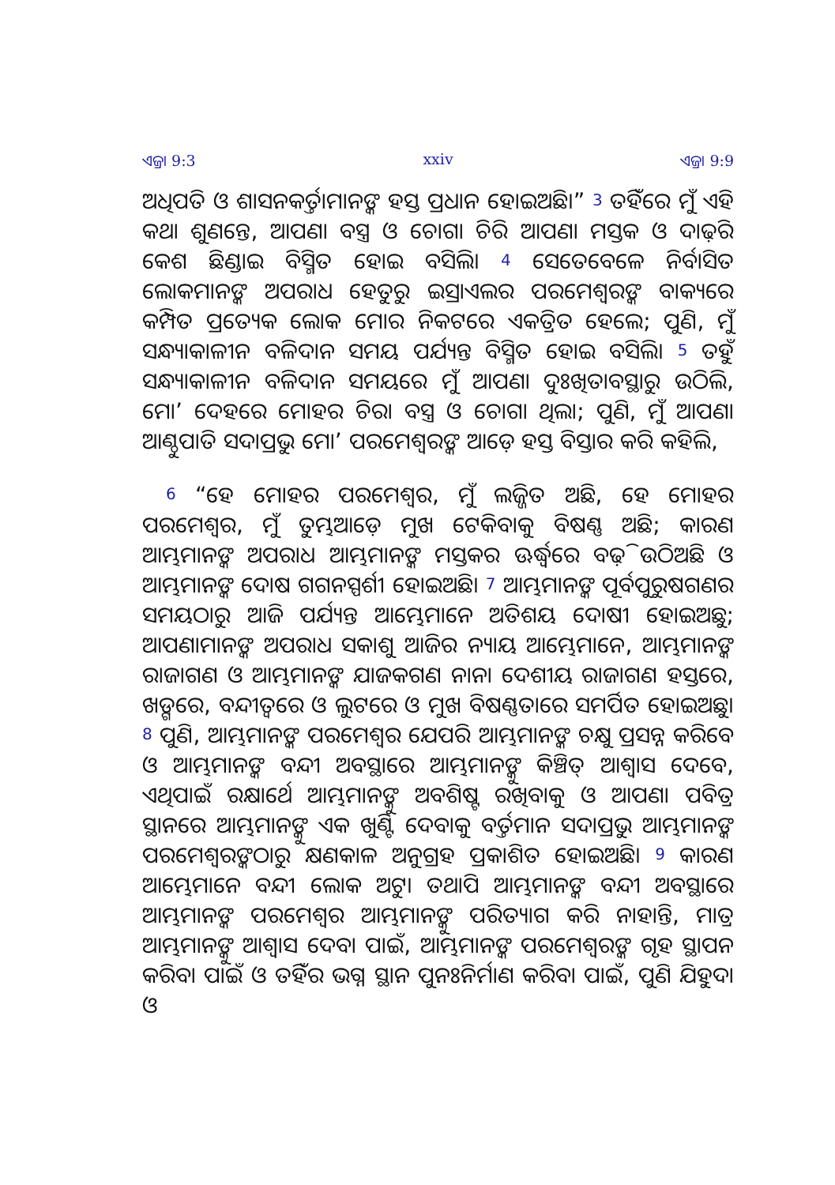ଏଜ୍ରା 9:3 xxiv ଏଜ୍ରା 9:9
ଅଧିପତି ଓ ଶାସନକର୍ତ୍ତାମାନଙ୍କ ହସ୍ତ ପ୍ରଧାନ ହୋଇଅଛି।” <sup>3</sup> ତହିଁରେ ମୁଁ ଏହି କଥା ଶୁଣନ୍ତେ, ଆପଣା ବସ୍ତ୍ର ଓ ଚୋଗା ଚିରି ଆପଣା ମସ୍ତକ ଓ ଦାଢ଼ିର କେଶ ଛିଣ୍ଡାଇ ବିସ୍ମିତ ହୋଇ ବସିଲି। <sup>4</sup> ସେତେବେଳେ ନିର୍ବାସିତ ଲୋକମାନଙ୍କ ଅପରାଧ ହେତୁରୁ ଇସ୍ରାଏଲର ପରମେଶ୍ୱରଙ୍କ ବାକ୍ୟରେ କମ୍ପିତ ପ୍ରତ୍ୟେକ ଲୋକ ମୋର ନିକଟରେ ଏକତ୍ରିତ ହେଲେ; ପୁଣି, ମୁଁ ସନ୍ଧ୍ୟାକାଳୀନ ବଳିଦାନ ସମୟ ପର୍ଯ୍ୟନ୍ତ ବିସ୍ମିତ ହୋଇ ବସିଲି। <sup>5</sup> ତହୁଁ ସନ୍ଧ୍ୟାକାଳୀନ ବଳିଦାନ ସମୟରେ ମୁଁ ଆପଣା ଦୁଃଖିତାବସ୍ଥାରୁ ଉଠିଲି, ମୋʼ ଦେହରେ ମୋହର ଚିରା ବସ୍ତ୍ର ଓ ଚୋଗା ଥିଲା; ପୁଣି, ମୁଁ ଆପଣା ଆଣ୍ଠୁପାତି ସଦାପ୍ରଭୁ ମୋʼ ପରମେଶ୍ୱରଙ୍କ ଆଡ଼େ ହସ୍ତ ବିସ୍ତାର କରି କହିଲି,
<sup>6</sup> “ହେ ମୋହର ପରମେଶ୍ୱର, ମୁଁ ଲଜ୍ଜିତ ଅଛି, ହେ ମୋହର ପରମେଶ୍ୱର, ମୁଁ ତୁମ୍ଭଆଡ଼େ ମୁଖ ଟେକିବାକୁ ବିଷଣ୍ଣ ଅଛି; କାରଣ ଆମ୍ଭମାନଙ୍କ ଅପରାଧ ଆମ୍ଭମାନଙ୍କ ମସ୍ତକର ଊର୍ଦ୍ଧ୍ୱରେ ବଢ଼ି ଉଠିଅଛି ଓ ଆମ୍ଭମାନଙ୍କ ଦୋଷ ଗଗନସ୍ପର୍ଶୀ ହୋଇଅଛି। <sup>7</sup> ଆମ୍ଭମାନଙ୍କ ପୂର୍ବପୁରୁଷଗଣର ସମୟଠାରୁ ଆଜି ପର୍ଯ୍ୟନ୍ତ ଆମ୍ଭେମାନେ ଅତିଶୟ ଦୋଷୀ ହୋଇଅଛୁ; ଆପଣାମାନଙ୍କ ଅପରାଧ ସକାଶୁ ଆଜିର ନ୍ୟାୟ ଆମ୍ଭେମାନେ, ଆମ୍ଭମାନଙ୍କ ରାଜାଗଣ ଓ ଆମ୍ଭମାନଙ୍କ ଯାଜକଗଣ ନାନା ଦେଶୀୟ ରାଜାଗଣ ହସ୍ତରେ, ଖଡ୍ଗରେ, ବନ୍ଦୀତ୍ୱରେ ଓ ଲୁଟରେ ଓ ମୁଖ ବିଷଣ୍ଣତାରେ ସମର୍ପିତ ହୋଇଅଛୁ। <sup>8</sup> ପୁଣି, ଆମ୍ଭମାନଙ୍କ ପରମେଶ୍ୱର ଯେପରି ଆମ୍ଭମାନଙ୍କ ଚକ୍ଷୁ ପ୍ରସନ୍ନ କରିବେ ଓ ଆମ୍ଭମାନଙ୍କ ବନ୍ଦୀ ଅବସ୍ଥାରେ ଆମ୍ଭମାନଙ୍କୁ କିଞ୍ଚିତ୍ ଆଶ୍ୱାସ ଦେବେ, ଏଥିପାଇଁ ରକ୍ଷାର୍ଥେ ଆମ୍ଭମାନଙ୍କୁ ଅବଶିଷ୍ଟ ରଖିବାକୁ ଓ ଆପଣା ପବିତ୍ର ସ୍ଥାନରେ ଆମ୍ଭମାନଙ୍କୁ ଏକ ଖୁଣ୍ଟି ଦେବାକୁ ବର୍ତ୍ତମାନ ସଦାପ୍ରଭୁ ଆମ୍ଭମାନଙ୍କ ପରମେଶ୍ୱରଙ୍କଠାରୁ କ୍ଷଣକାଳ ଅନୁଗ୍ରହ ପ୍ରକାଶିତ ହୋଇଅଛି। <sup>9</sup> କାରଣ ଆମ୍ଭେମାନେ ବନ୍ଦୀ ଲୋକ ଅଟୁ। ତଥାପି ଆମ୍ଭମାନଙ୍କ ବନ୍ଦୀ ଅବସ୍ଥାରେ ଆମ୍ଭମାନଙ୍କ ପରମେଶ୍ୱର ଆମ୍ଭମାନଙ୍କୁ ପରିତ୍ୟାଗ କରି ନାହାନ୍ତି, ମାତ୍ର ଆମ୍ଭମାନଙ୍କୁ ଆଶ୍ୱାସ ଦେବା ପାଇଁ, ଆମ୍ଭମାନଙ୍କ ପରମେଶ୍ୱରଙ୍କ ଗୃହ ସ୍ଥାପନ କରିବା ପାଇଁ ଓ ତହିଁର ଭଗ୍ନ ସ୍ଥାନ ପୁନଃନିର୍ମାଣ କରିବା ପାଇଁ, ପୁଣି ଯିହୁଦା ଓ